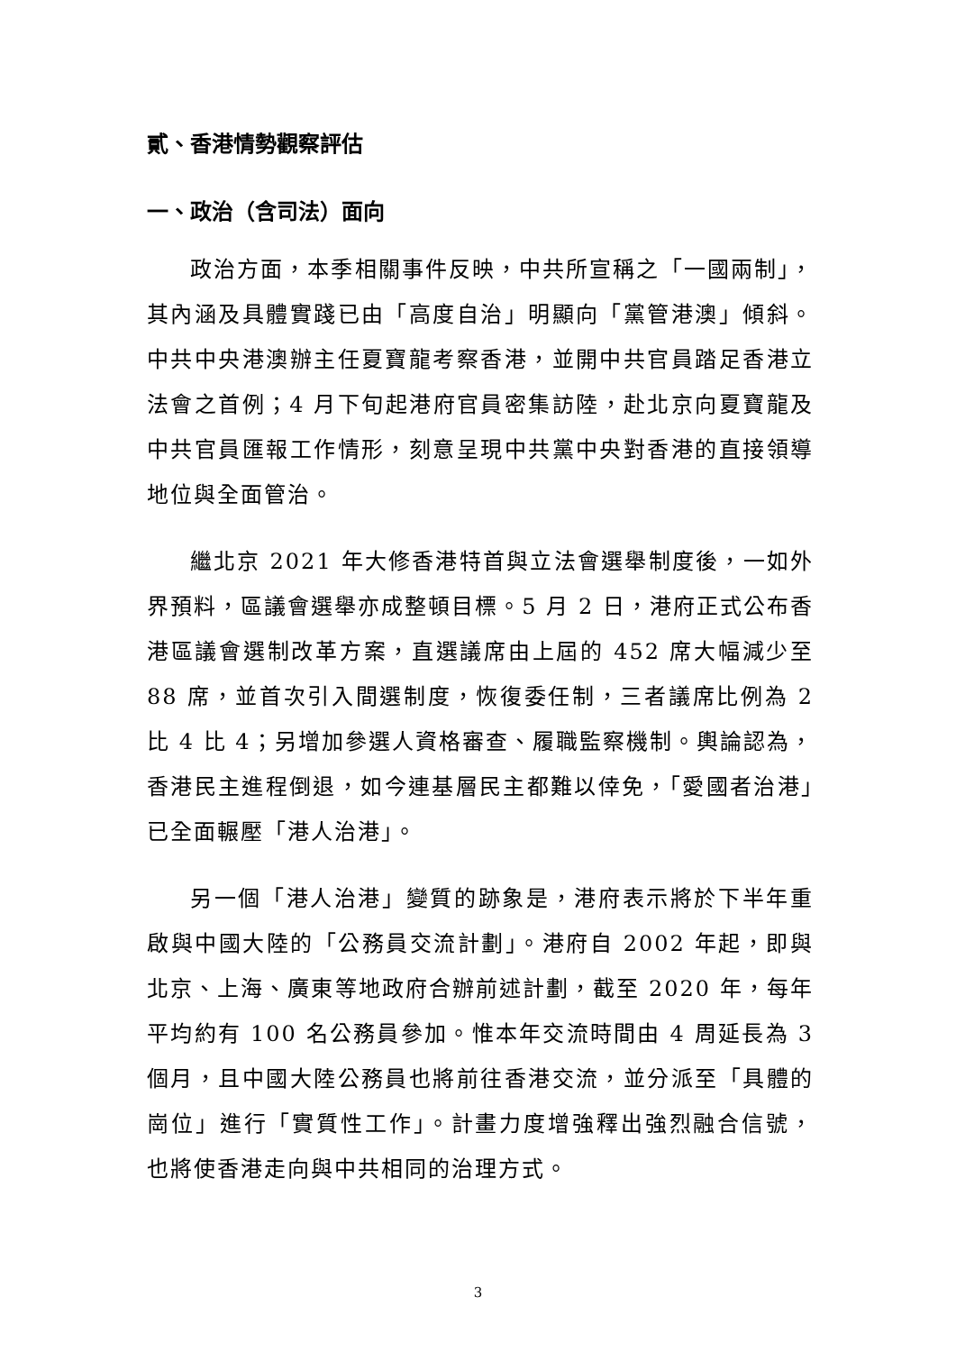貳、香港情勢觀察評估
一、政治（含司法）面向
政治方面，本季相關事件反映，中共所宣稱之「一國兩制」，其內涵及具體實踐已由「高度自治」明顯向「黨管港澳」傾斜。中共中央港澳辦主任夏寶龍考察香港，並開中共官員踏足香港立法會之首例；4 月下旬起港府官員密集訪陸，赴北京向夏寶龍及中共官員匯報工作情形，刻意呈現中共黨中央對香港的直接領導地位與全面管治。
繼北京 2021 年大修香港特首與立法會選舉制度後，一如外界預料，區議會選舉亦成整頓目標。5 月 2 日，港府正式公布香港區議會選制改革方案，直選議席由上屆的 452 席大幅減少至 88 席，並首次引入間選制度，恢復委任制，三者議席比例為 2 比 4 比 4；另增加參選人資格審查、履職監察機制。輿論認為，香港民主進程倒退，如今連基層民主都難以倖免，「愛國者治港」已全面輾壓「港人治港」。
另一個「港人治港」變質的跡象是，港府表示將於下半年重啟與中國大陸的「公務員交流計劃」。港府自 2002 年起，即與北京、上海、廣東等地政府合辦前述計劃，截至 2020 年，每年平均約有 100 名公務員參加。惟本年交流時間由 4 周延長為 3 個月，且中國大陸公務員也將前往香港交流，並分派至「具體的崗位」進行「實質性工作」。計畫力度增強釋出強烈融合信號，也將使香港走向與中共相同的治理方式。
3